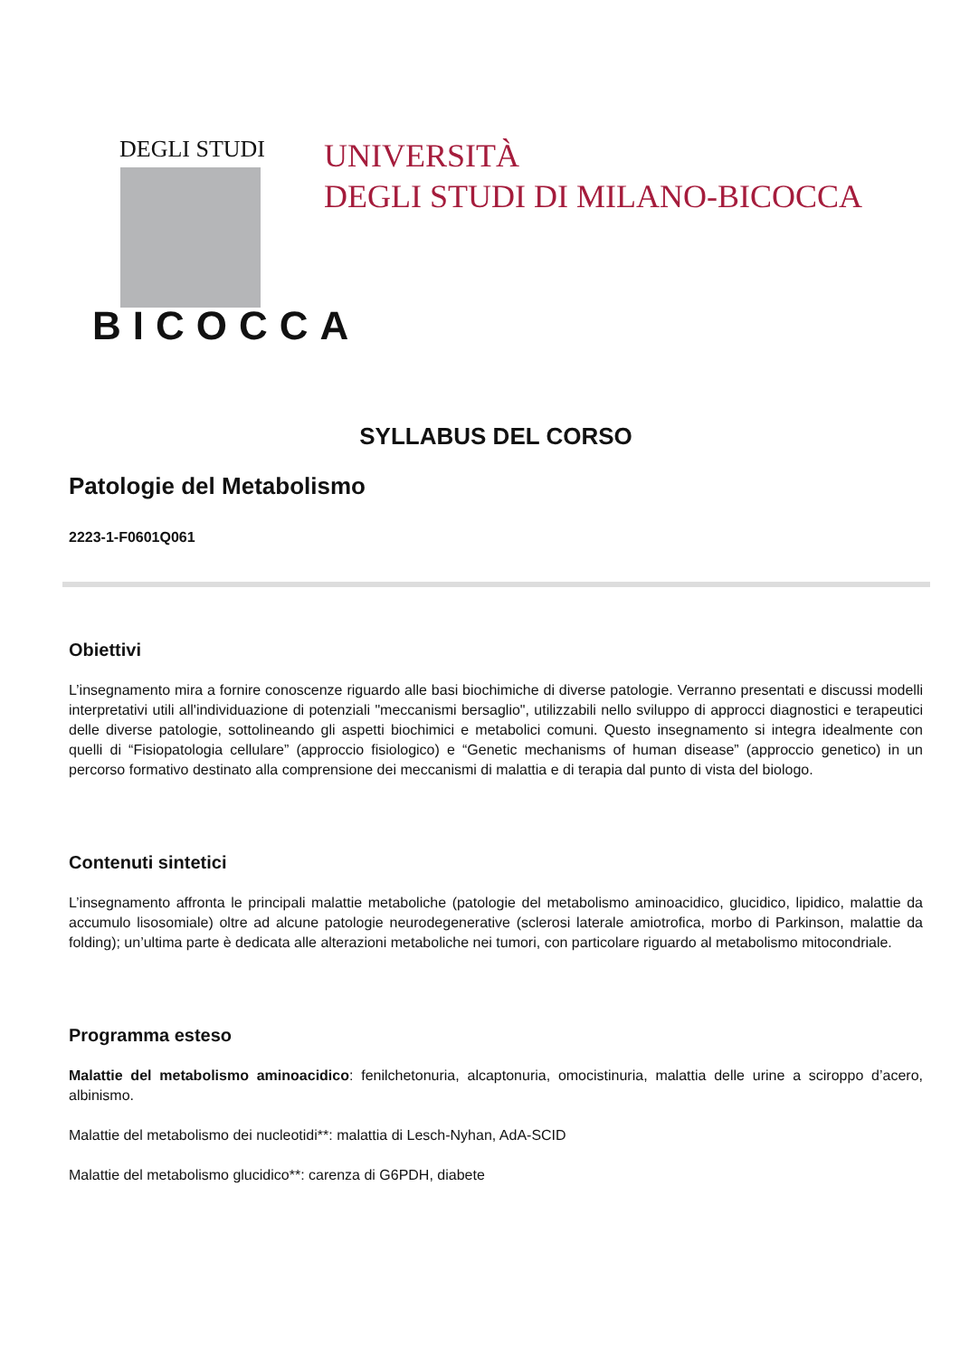DEGLI STUDI
BICOCCA
UNIVERSITÀ
DEGLI STUDI DI MILANO-BICOCCA
SYLLABUS DEL CORSO
Patologie del Metabolismo
2223-1-F0601Q061
Obiettivi
L’insegnamento mira a fornire conoscenze riguardo alle basi biochimiche di diverse patologie. Verranno presentati e discussi modelli interpretativi utili all'individuazione di potenziali "meccanismi bersaglio", utilizzabili nello sviluppo di approcci diagnostici e terapeutici delle diverse patologie, sottolineando gli aspetti biochimici e metabolici comuni. Questo insegnamento si integra idealmente con quelli di “Fisiopatologia cellulare” (approccio fisiologico) e “Genetic mechanisms of human disease” (approccio genetico) in un percorso formativo destinato alla comprensione dei meccanismi di malattia e di terapia dal punto di vista del biologo.
Contenuti sintetici
L’insegnamento affronta le principali malattie metaboliche (patologie del metabolismo aminoacidico, glucidico, lipidico, malattie da accumulo lisosomiale) oltre ad alcune patologie neurodegenerative (sclerosi laterale amiotrofica, morbo di Parkinson, malattie da folding); un’ultima parte è dedicata alle alterazioni metaboliche nei tumori, con particolare riguardo al metabolismo mitocondriale.
Programma esteso
Malattie del metabolismo aminoacidico: fenilchetonuria, alcaptonuria, omocistinuria, malattia delle urine a sciroppo d’acero, albinismo.
Malattie del metabolismo dei nucleotidi**: malattia di Lesch-Nyhan, AdA-SCID
Malattie del metabolismo glucidico**: carenza di G6PDH, diabete